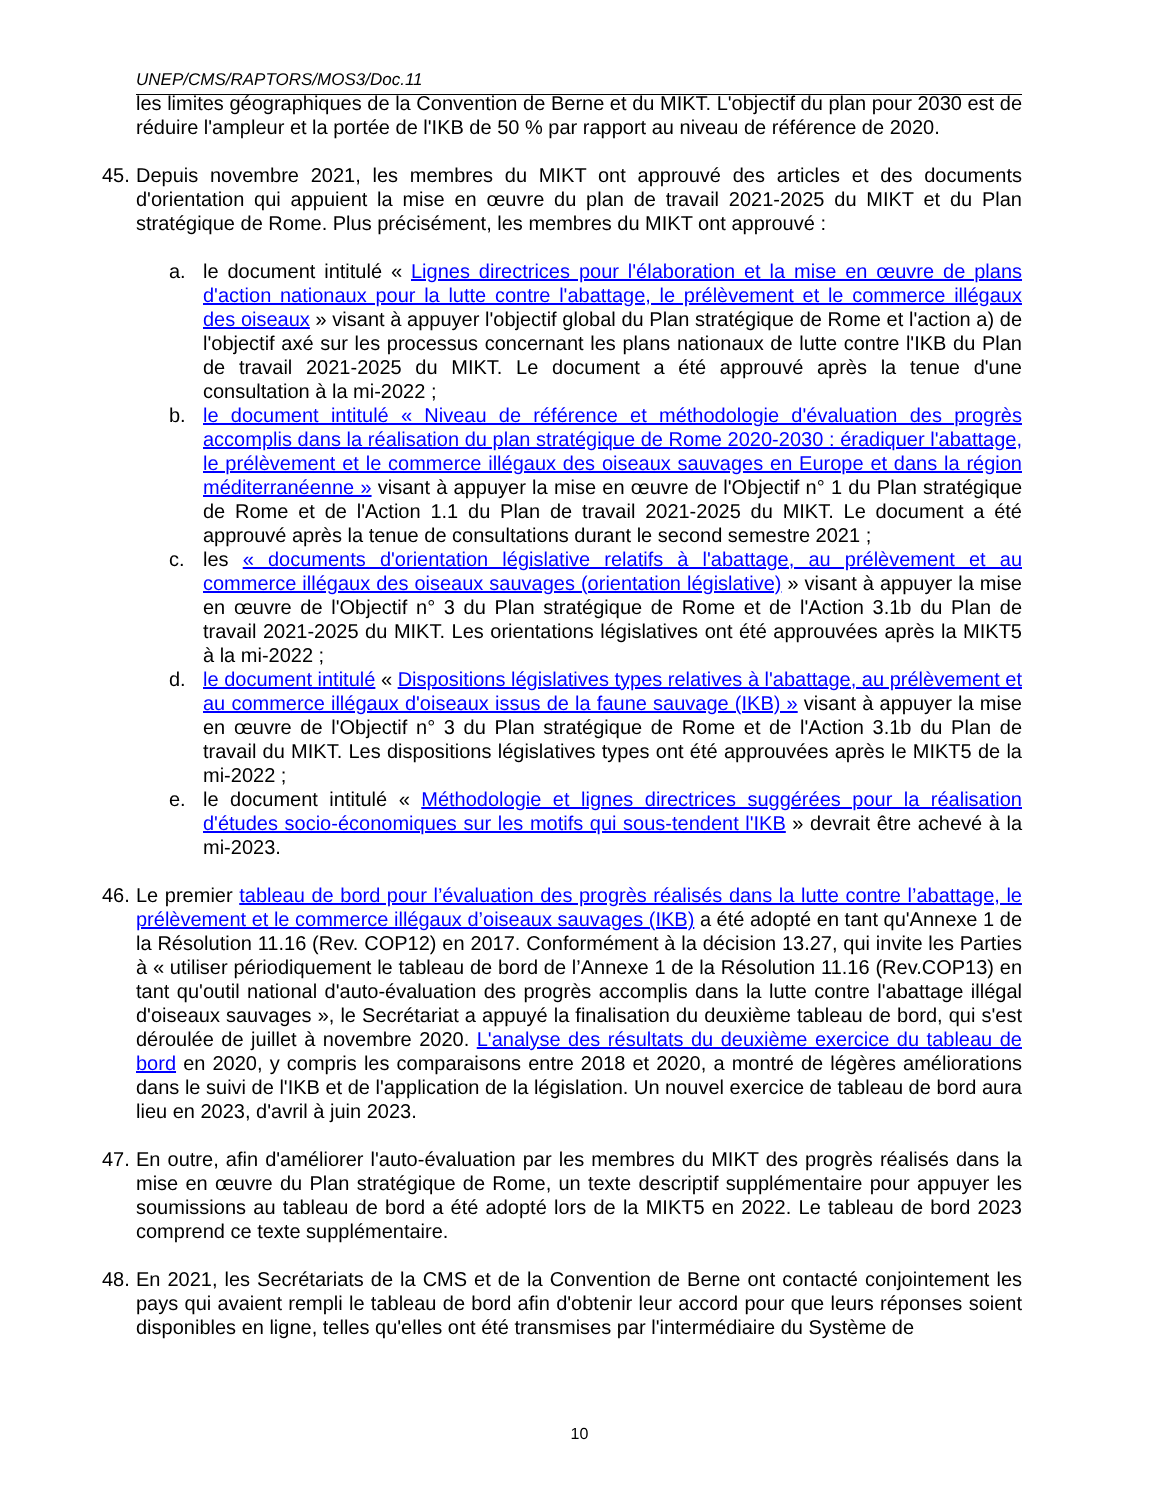UNEP/CMS/RAPTORS/MOS3/Doc.11
les limites géographiques de la Convention de Berne et du MIKT. L'objectif du plan pour 2030 est de réduire l'ampleur et la portée de l'IKB de 50 % par rapport au niveau de référence de 2020.
45.
Depuis novembre 2021, les membres du MIKT ont approuvé des articles et des documents d'orientation qui appuient la mise en œuvre du plan de travail 2021-2025 du MIKT et du Plan stratégique de Rome. Plus précisément, les membres du MIKT ont approuvé :
a. le document intitulé « Lignes directrices pour l'élaboration et la mise en œuvre de plans d'action nationaux pour la lutte contre l'abattage, le prélèvement et le commerce illégaux des oiseaux » visant à appuyer l'objectif global du Plan stratégique de Rome et l'action a) de l'objectif axé sur les processus concernant les plans nationaux de lutte contre l'IKB du Plan de travail 2021-2025 du MIKT. Le document a été approuvé après la tenue d'une consultation à la mi-2022 ;
b. le document intitulé « Niveau de référence et méthodologie d'évaluation des progrès accomplis dans la réalisation du plan stratégique de Rome 2020-2030 : éradiquer l'abattage, le prélèvement et le commerce illégaux des oiseaux sauvages en Europe et dans la région méditerranéenne » visant à appuyer la mise en œuvre de l'Objectif n° 1 du Plan stratégique de Rome et de l'Action 1.1 du Plan de travail 2021-2025 du MIKT. Le document a été approuvé après la tenue de consultations durant le second semestre 2021 ;
c. les « documents d'orientation législative relatifs à l'abattage, au prélèvement et au commerce illégaux des oiseaux sauvages (orientation législative) » visant à appuyer la mise en œuvre de l'Objectif n° 3 du Plan stratégique de Rome et de l'Action 3.1b du Plan de travail 2021-2025 du MIKT. Les orientations législatives ont été approuvées après la MIKT5 à la mi-2022 ;
d. le document intitulé « Dispositions législatives types relatives à l'abattage, au prélèvement et au commerce illégaux d'oiseaux issus de la faune sauvage (IKB) » visant à appuyer la mise en œuvre de l'Objectif n° 3 du Plan stratégique de Rome et de l'Action 3.1b du Plan de travail du MIKT. Les dispositions législatives types ont été approuvées après le MIKT5 de la mi-2022 ;
e. le document intitulé « Méthodologie et lignes directrices suggérées pour la réalisation d'études socio-économiques sur les motifs qui sous-tendent l'IKB » devrait être achevé à la mi-2023.
46.
Le premier tableau de bord pour l’évaluation des progrès réalisés dans la lutte contre l’abattage, le prélèvement et le commerce illégaux d’oiseaux sauvages (IKB) a été adopté en tant qu'Annexe 1 de la Résolution 11.16 (Rev. COP12) en 2017. Conformément à la décision 13.27, qui invite les Parties à « utiliser périodiquement le tableau de bord de l’Annexe 1 de la Résolution 11.16 (Rev.COP13) en tant qu'outil national d'auto-évaluation des progrès accomplis dans la lutte contre l'abattage illégal d'oiseaux sauvages », le Secrétariat a appuyé la finalisation du deuxième tableau de bord, qui s'est déroulée de juillet à novembre 2020. L'analyse des résultats du deuxième exercice du tableau de bord en 2020, y compris les comparaisons entre 2018 et 2020, a montré de légères améliorations dans le suivi de l'IKB et de l'application de la législation. Un nouvel exercice de tableau de bord aura lieu en 2023, d'avril à juin 2023.
47.
En outre, afin d'améliorer l'auto-évaluation par les membres du MIKT des progrès réalisés dans la mise en œuvre du Plan stratégique de Rome, un texte descriptif supplémentaire pour appuyer les soumissions au tableau de bord a été adopté lors de la MIKT5 en 2022. Le tableau de bord 2023 comprend ce texte supplémentaire.
48.
En 2021, les Secrétariats de la CMS et de la Convention de Berne ont contacté conjointement les pays qui avaient rempli le tableau de bord afin d'obtenir leur accord pour que leurs réponses soient disponibles en ligne, telles qu'elles ont été transmises par l'intermédiaire du Système de
10